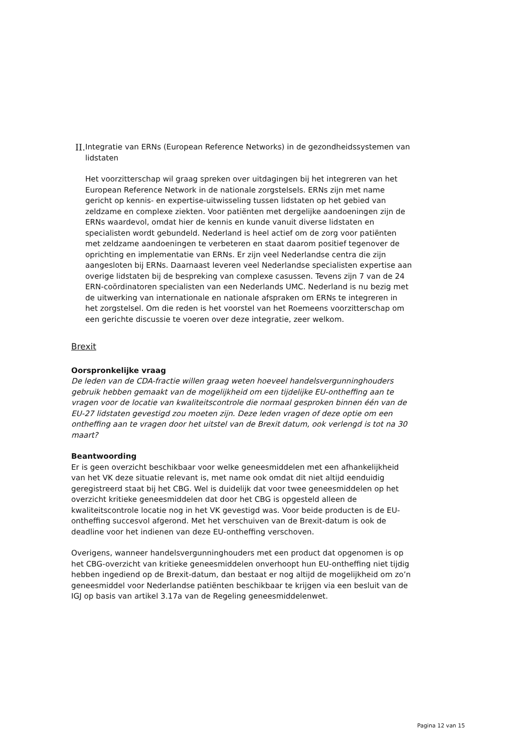II.
Integratie van ERNs (European Reference Networks) in de gezondheidssystemen van lidstaten
Het voorzitterschap wil graag spreken over uitdagingen bij het integreren van het European Reference Network in de nationale zorgstelsels. ERNs zijn met name gericht op kennis- en expertise-uitwisseling tussen lidstaten op het gebied van zeldzame en complexe ziekten. Voor patiënten met dergelijke aandoeningen zijn de ERNs waardevol, omdat hier de kennis en kunde vanuit diverse lidstaten en specialisten wordt gebundeld. Nederland is heel actief om de zorg voor patiënten met zeldzame aandoeningen te verbeteren en staat daarom positief tegenover de oprichting en implementatie van ERNs. Er zijn veel Nederlandse centra die zijn aangesloten bij ERNs. Daarnaast leveren veel Nederlandse specialisten expertise aan overige lidstaten bij de bespreking van complexe casussen. Tevens zijn 7 van de 24 ERN-coördinatoren specialisten van een Nederlands UMC. Nederland is nu bezig met de uitwerking van internationale en nationale afspraken om ERNs te integreren in het zorgstelsel. Om die reden is het voorstel van het Roemeens voorzitterschap om een gerichte discussie te voeren over deze integratie, zeer welkom.
Brexit
Oorspronkelijke vraag
De leden van de CDA-fractie willen graag weten hoeveel handelsvergunninghouders gebruik hebben gemaakt van de mogelijkheid om een tijdelijke EU-ontheffing aan te vragen voor de locatie van kwaliteitscontrole die normaal gesproken binnen één van de EU-27 lidstaten gevestigd zou moeten zijn. Deze leden vragen of deze optie om een ontheffing aan te vragen door het uitstel van de Brexit datum, ook verlengd is tot na 30 maart?
Beantwoording
Er is geen overzicht beschikbaar voor welke geneesmiddelen met een afhankelijkheid van het VK deze situatie relevant is, met name ook omdat dit niet altijd eenduidig geregistreerd staat bij het CBG. Wel is duidelijk dat voor twee geneesmiddelen op het overzicht kritieke geneesmiddelen dat door het CBG is opgesteld alleen de kwaliteitscontrole locatie nog in het VK gevestigd was. Voor beide producten is de EU-ontheffing succesvol afgerond. Met het verschuiven van de Brexit-datum is ook de deadline voor het indienen van deze EU-ontheffing verschoven.
Overigens, wanneer handelsvergunninghouders met een product dat opgenomen is op het CBG-overzicht van kritieke geneesmiddelen onverhoopt hun EU-ontheffing niet tijdig hebben ingediend op de Brexit-datum, dan bestaat er nog altijd de mogelijkheid om zo’n geneesmiddel voor Nederlandse patiënten beschikbaar te krijgen via een besluit van de IGJ op basis van artikel 3.17a van de Regeling geneesmiddelenwet.
Pagina 12 van 15